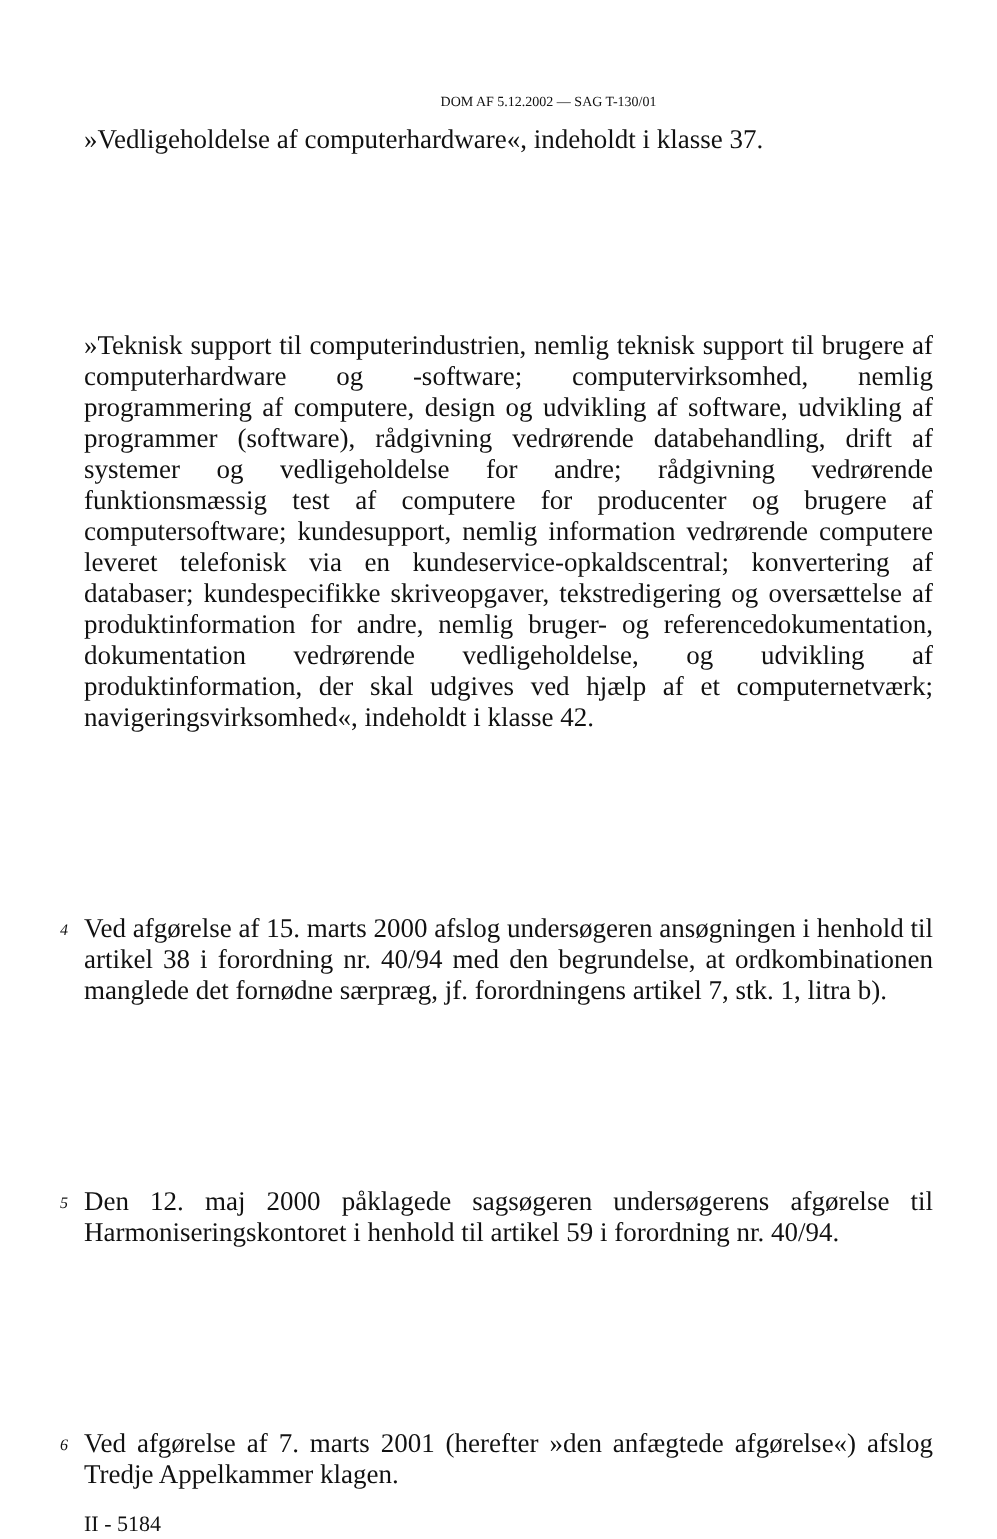DOM AF 5.12.2002 — SAG T-130/01
»Vedligeholdelse af computerhardware«, indeholdt i klasse 37.
»Teknisk support til computerindustrien, nemlig teknisk support til brugere af computerhardware og -software; computervirksomhed, nemlig programmering af computere, design og udvikling af software, udvikling af programmer (software), rådgivning vedrørende databehandling, drift af systemer og vedligeholdelse for andre; rådgivning vedrørende funktionsmæssig test af computere for producenter og brugere af computersoftware; kundesupport, nemlig information vedrørende computere leveret telefonisk via en kundeservice-opkaldscentral; konvertering af databaser; kundespecifikke skriveopgaver, tekstredigering og oversættelse af produktinformation for andre, nemlig bruger- og referencedokumentation, dokumentation vedrørende vedligeholdelse, og udvikling af produktinformation, der skal udgives ved hjælp af et computernetværk; navigeringsvirksomhed«, indeholdt i klasse 42.
4
Ved afgørelse af 15. marts 2000 afslog undersøgeren ansøgningen i henhold til artikel 38 i forordning nr. 40/94 med den begrundelse, at ordkombinationen manglede det fornødne særpræg, jf. forordningens artikel 7, stk. 1, litra b).
5
Den 12. maj 2000 påklagede sagsøgeren undersøgerens afgørelse til Harmoniseringskontoret i henhold til artikel 59 i forordning nr. 40/94.
6
Ved afgørelse af 7. marts 2001 (herefter »den anfægtede afgørelse«) afslog Tredje Appelkammer klagen.
II - 5184